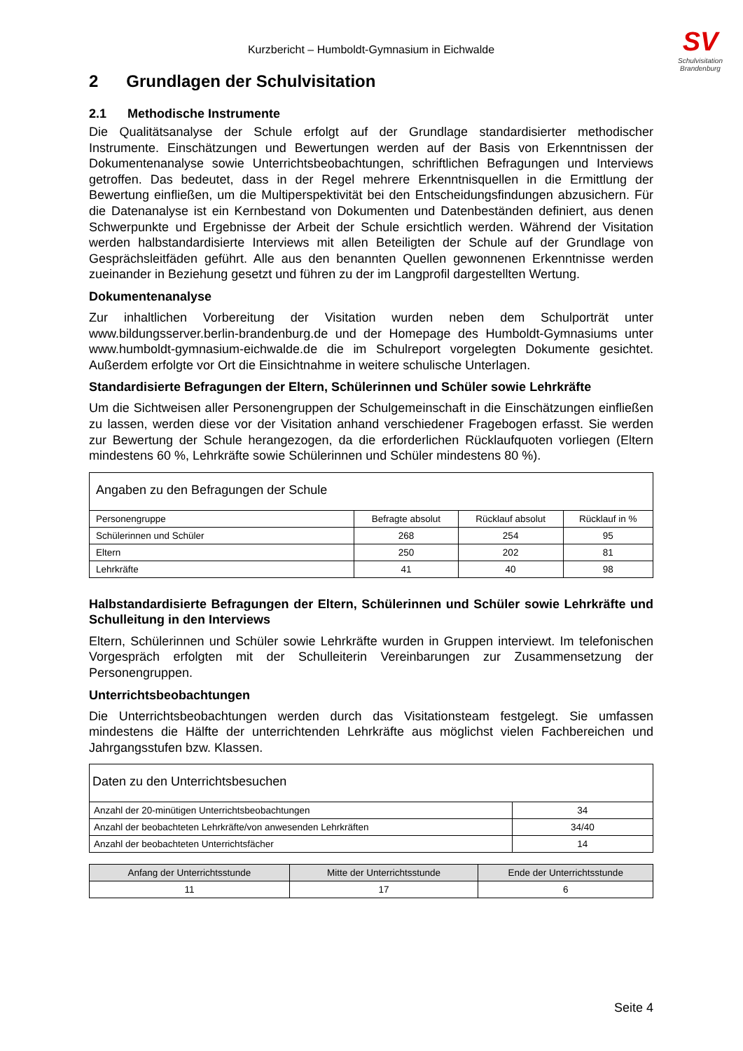SV
Schulvisitation
Brandenburg
Kurzbericht – Humboldt-Gymnasium in Eichwalde
2 Grundlagen der Schulvisitation
2.1 Methodische Instrumente
Die Qualitätsanalyse der Schule erfolgt auf der Grundlage standardisierter methodischer Instrumente. Einschätzungen und Bewertungen werden auf der Basis von Erkenntnissen der Dokumentenanalyse sowie Unterrichtsbeobachtungen, schriftlichen Befragungen und Interviews getroffen. Das bedeutet, dass in der Regel mehrere Erkenntnisquellen in die Ermittlung der Bewertung einfließen, um die Multiperspektivität bei den Entscheidungsfindungen abzusichern. Für die Datenanalyse ist ein Kernbestand von Dokumenten und Datenbeständen definiert, aus denen Schwerpunkte und Ergebnisse der Arbeit der Schule ersichtlich werden. Während der Visitation werden halbstandardisierte Interviews mit allen Beteiligten der Schule auf der Grundlage von Gesprächsleitfäden geführt. Alle aus den benannten Quellen gewonnenen Erkenntnisse werden zueinander in Beziehung gesetzt und führen zu der im Langprofil dargestellten Wertung.
Dokumentenanalyse
Zur inhaltlichen Vorbereitung der Visitation wurden neben dem Schulporträt unter www.bildungsserver.berlin-brandenburg.de und der Homepage des Humboldt-Gymnasiums unter www.humboldt-gymnasium-eichwalde.de die im Schulreport vorgelegten Dokumente gesichtet. Außerdem erfolgte vor Ort die Einsichtnahme in weitere schulische Unterlagen.
Standardisierte Befragungen der Eltern, Schülerinnen und Schüler sowie Lehrkräfte
Um die Sichtweisen aller Personengruppen der Schulgemeinschaft in die Einschätzungen einfließen zu lassen, werden diese vor der Visitation anhand verschiedener Fragebogen erfasst. Sie werden zur Bewertung der Schule herangezogen, da die erforderlichen Rücklaufquoten vorliegen (Eltern mindestens 60 %, Lehrkräfte sowie Schülerinnen und Schüler mindestens 80 %).
| Angaben zu den Befragungen der Schule | | | |
| --- | --- | --- | --- |
| Personengruppe | Befragte absolut | Rücklauf absolut | Rücklauf in % |
| Schülerinnen und Schüler | 268 | 254 | 95 |
| Eltern | 250 | 202 | 81 |
| Lehrkräfte | 41 | 40 | 98 |
Halbstandardisierte Befragungen der Eltern, Schülerinnen und Schüler sowie Lehrkräfte und Schulleitung in den Interviews
Eltern, Schülerinnen und Schüler sowie Lehrkräfte wurden in Gruppen interviewt. Im telefonischen Vorgespräch erfolgten mit der Schulleiterin Vereinbarungen zur Zusammensetzung der Personengruppen.
Unterrichtsbeobachtungen
Die Unterrichtsbeobachtungen werden durch das Visitationsteam festgelegt. Sie umfassen mindestens die Hälfte der unterrichtenden Lehrkräfte aus möglichst vielen Fachbereichen und Jahrgangsstufen bzw. Klassen.
| Daten zu den Unterrichtsbesuchen | |
| --- | --- |
| Anzahl der 20-minütigen Unterrichtsbeobachtungen | 34 |
| Anzahl der beobachteten Lehrkräfte/von anwesenden Lehrkräften | 34/40 |
| Anzahl der beobachteten Unterrichtsfächer | 14 |
| Anfang der Unterrichtsstunde | Mitte der Unterrichtsstunde | Ende der Unterrichtsstunde |
| --- | --- | --- |
| 11 | 17 | 6 |
Seite 4